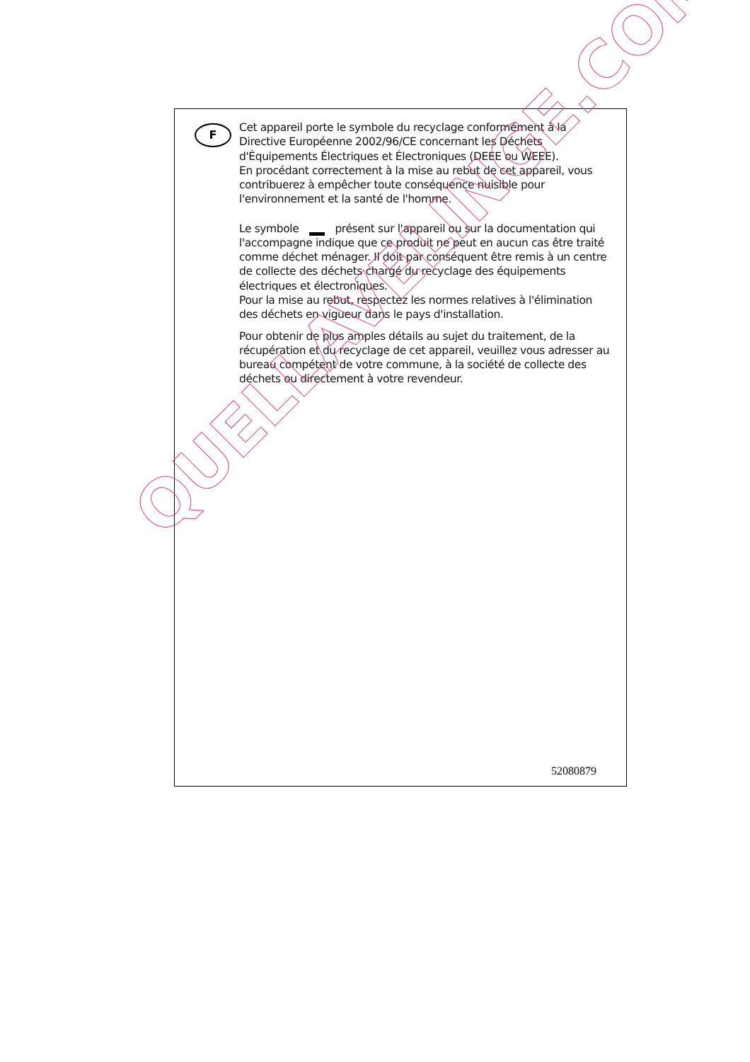F
Cet appareil porte le symbole du recyclage conformément à la Directive Européenne 2002/96/CE concernant les Déchets d'Équipements Électriques et Électroniques (DEEE ou WEEE).
En procédant correctement à la mise au rebut de cet appareil, vous contribuerez à empêcher toute conséquence nuisible pour l'environnement et la santé de l'homme.
Le symbole présent sur l'appareil ou sur la documentation qui l'accompagne indique que ce produit ne peut en aucun cas être traité comme déchet ménager. Il doit par conséquent être remis à un centre de collecte des déchets chargé du recyclage des équipements électriques et électroniques.
Pour la mise au rebut, respectez les normes relatives à l'élimination des déchets en vigueur dans le pays d'installation.
Pour obtenir de plus amples détails au sujet du traitement, de la récupération et du recyclage de cet appareil, veuillez vous adresser au bureau compétent de votre commune, à la société de collecte des déchets ou directement à votre revendeur.
52080879
QUELLAVELINGE.COM